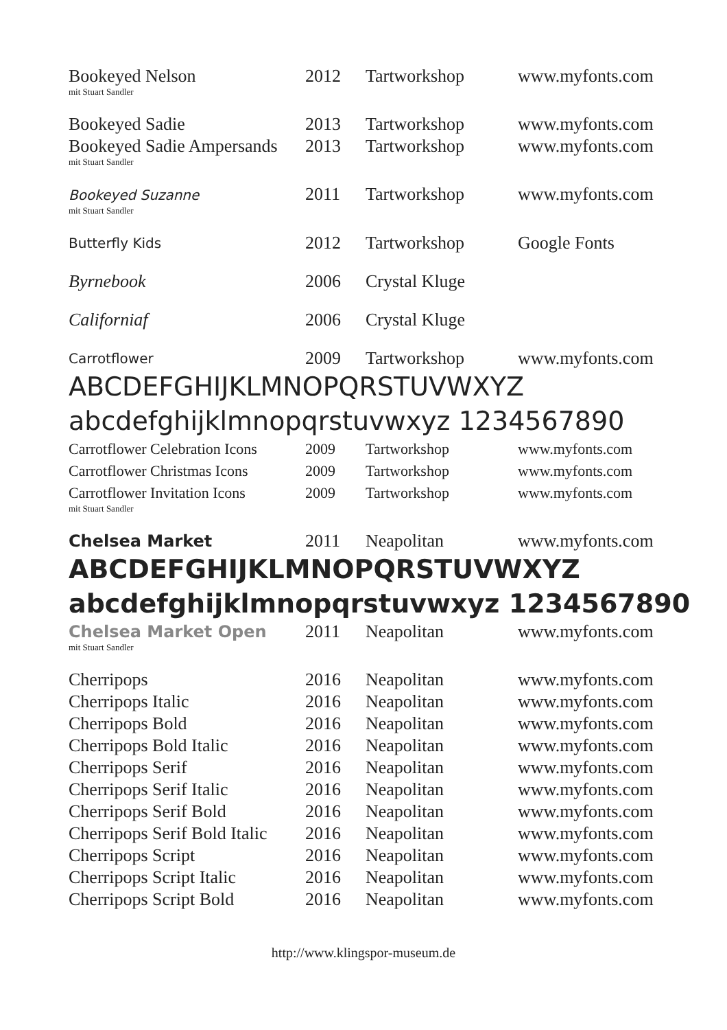| Bookeyed Nelson mit Stuart Sandler | 2012 | Tartworkshop | www.myfonts.com |
| Bookeyed Sadie | 2013 | Tartworkshop | www.myfonts.com |
| Bookeyed Sadie Ampersands mit Stuart Sandler | 2013 | Tartworkshop | www.myfonts.com |
| Bookeyed Suzanne mit Stuart Sandler | 2011 | Tartworkshop | www.myfonts.com |
| Butterfly Kids | 2012 | Tartworkshop | Google Fonts |
| Byrnebook | 2006 | Crystal Kluge | |
| Californiaf | 2006 | Crystal Kluge | |
| Carrotflower | 2009 | Tartworkshop | www.myfonts.com |
| ABCDEFGHIJKLMNOPQRSTUVWXYZ abcdefghijklmnopqrstuvwxyz 1234567890 | | | |
| Carrotflower Celebration Icons | 2009 | Tartworkshop | www.myfonts.com |
| Carrotflower Christmas Icons | 2009 | Tartworkshop | www.myfonts.com |
| Carrotflower Invitation Icons mit Stuart Sandler | 2009 | Tartworkshop | www.myfonts.com |
| Chelsea Market | 2011 | Neapolitan | www.myfonts.com |
| ABCDEFGHIJKLMNOPQRSTUVWXYZ abcdefghijklmnopqrstuvwxyz 1234567890 | | | |
| Chelsea Market Open mit Stuart Sandler | 2011 | Neapolitan | www.myfonts.com |
| Cherripops | 2016 | Neapolitan | www.myfonts.com |
| Cherripops Italic | 2016 | Neapolitan | www.myfonts.com |
| Cherripops Bold | 2016 | Neapolitan | www.myfonts.com |
| Cherripops Bold Italic | 2016 | Neapolitan | www.myfonts.com |
| Cherripops Serif | 2016 | Neapolitan | www.myfonts.com |
| Cherripops Serif Italic | 2016 | Neapolitan | www.myfonts.com |
| Cherripops Serif Bold | 2016 | Neapolitan | www.myfonts.com |
| Cherripops Serif Bold Italic | 2016 | Neapolitan | www.myfonts.com |
| Cherripops Script | 2016 | Neapolitan | www.myfonts.com |
| Cherripops Script Italic | 2016 | Neapolitan | www.myfonts.com |
| Cherripops Script Bold | 2016 | Neapolitan | www.myfonts.com |
http://www.klingspor-museum.de